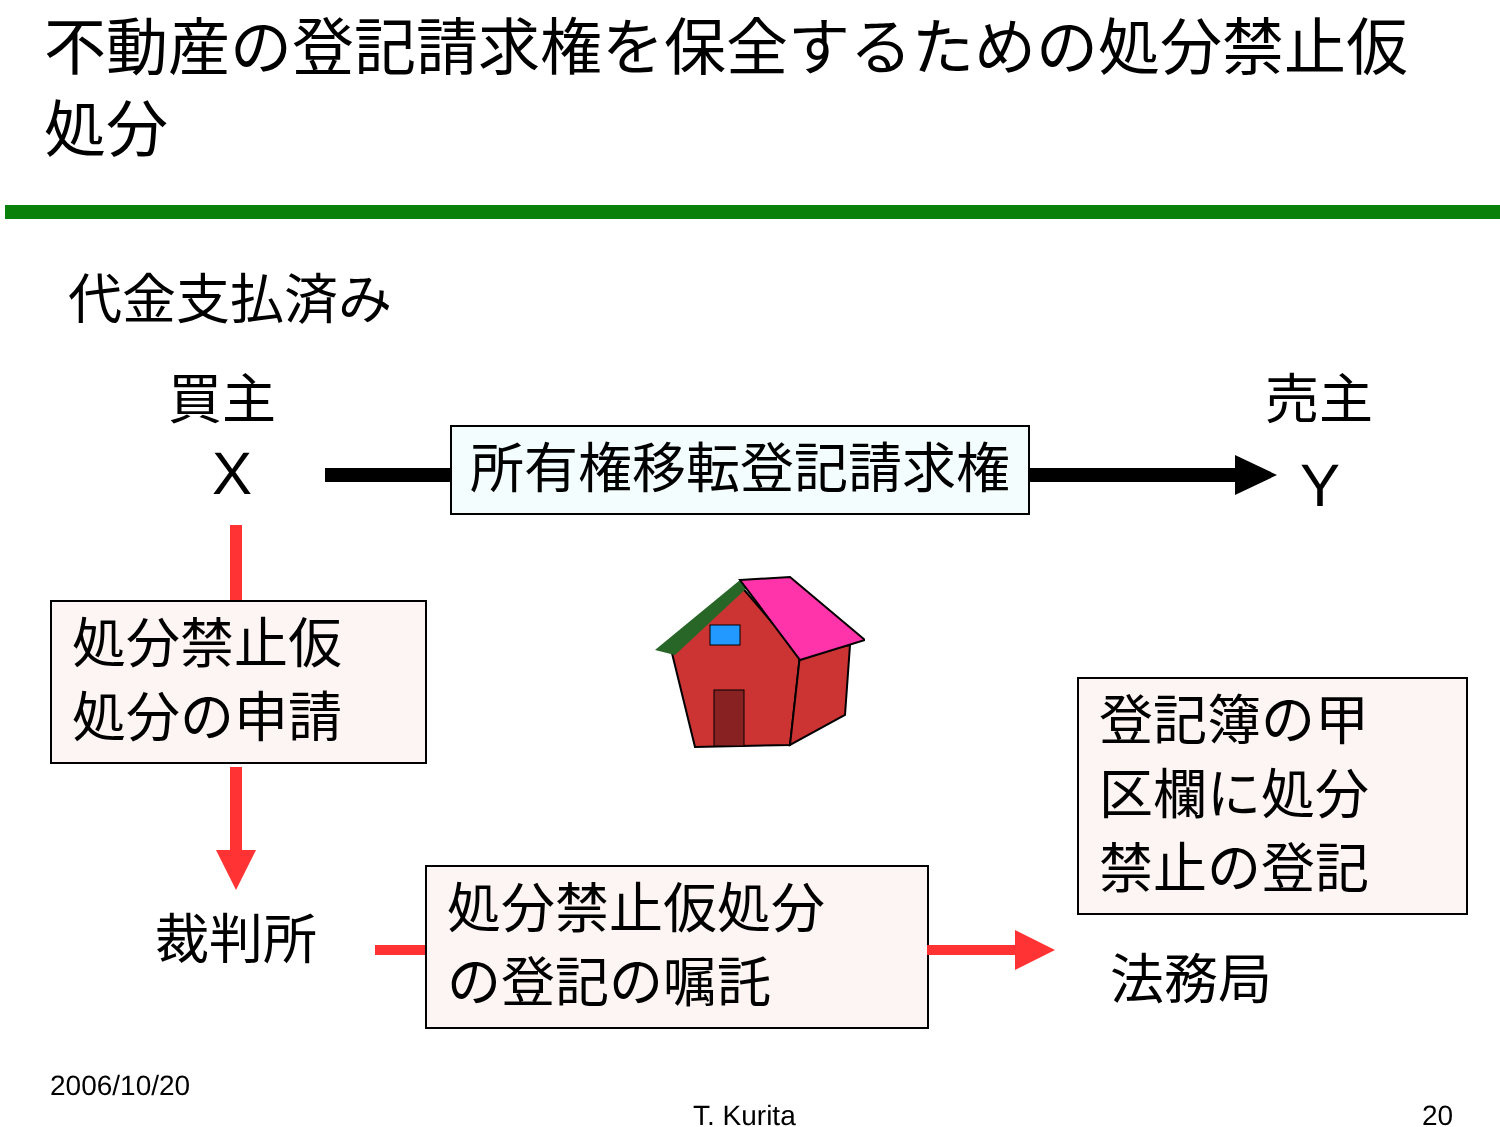不動産の登記請求権を保全するための処分禁止仮処分
代金支払済み
買主
X
売主
Y
所有権移転登記請求権
処分禁止仮
処分の申請
裁判所
処分禁止仮処分
の登記の嘱託
法務局
登記簿の甲
区欄に処分
禁止の登記
2006/10/20
T. Kurita 20